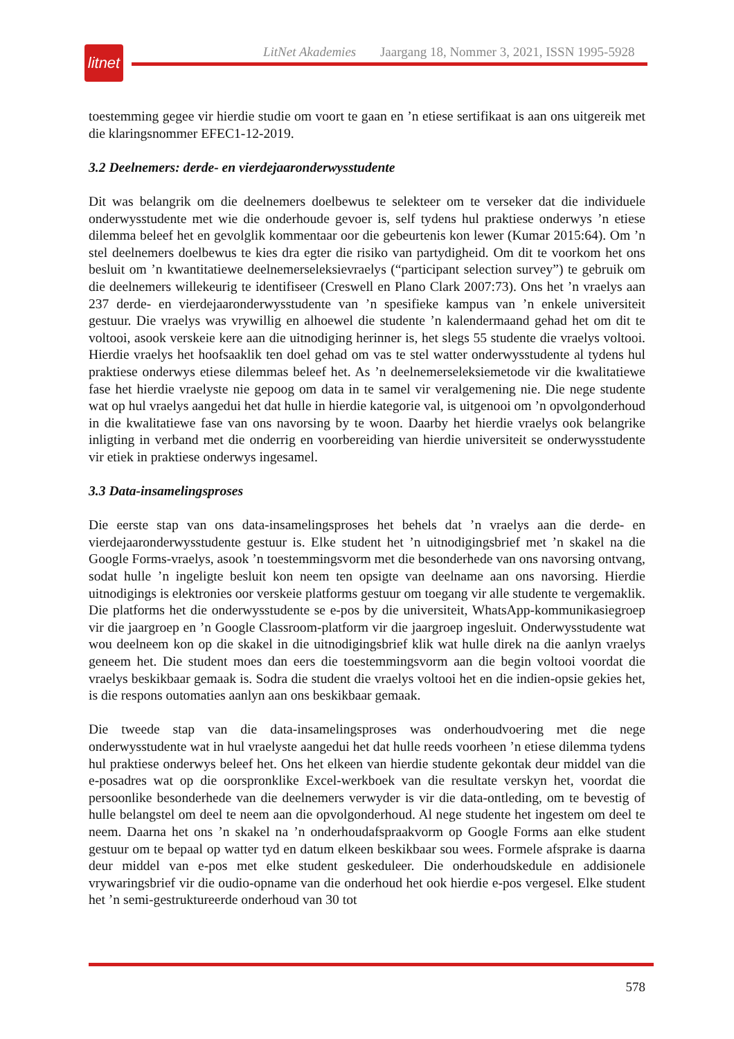litnet
LitNet Akademies Jaargang 18, Nommer 3, 2021, ISSN 1995-5928
toestemming gegee vir hierdie studie om voort te gaan en ’n etiese sertifikaat is aan ons uitgereik met die klaringsnommer EFEC1-12-2019.
3.2 Deelnemers: derde- en vierdejaaronderwysstudente
Dit was belangrik om die deelnemers doelbewus te selekteer om te verseker dat die individuele onderwysstudente met wie die onderhoude gevoer is, self tydens hul praktiese onderwys ’n etiese dilemma beleef het en gevolglik kommentaar oor die gebeurtenis kon lewer (Kumar 2015:64). Om ’n stel deelnemers doelbewus te kies dra egter die risiko van partydigheid. Om dit te voorkom het ons besluit om ’n kwantitatiewe deelnemerseleksievraelys (“participant selection survey”) te gebruik om die deelnemers willekeurig te identifiseer (Creswell en Plano Clark 2007:73). Ons het ’n vraelys aan 237 derde- en vierdejaaronderwysstudente van ’n spesifieke kampus van ’n enkele universiteit gestuur. Die vraelys was vrywillig en alhoewel die studente ’n kalendermaand gehad het om dit te voltooi, asook verskeie kere aan die uitnodiging herinner is, het slegs 55 studente die vraelys voltooi. Hierdie vraelys het hoof­saaklik ten doel gehad om vas te stel watter onderwysstudente al tydens hul praktiese onderwys etiese dilemmas beleef het. As ’n deelnemerseleksiemetode vir die kwalitatiewe fase het hierdie vraelyste nie gepoog om data in te samel vir veralgemening nie. Die nege studente wat op hul vraelys aangedui het dat hulle in hierdie kategorie val, is uitgenooi om ’n opvolgonderhoud in die kwalitatiewe fase van ons navorsing by te woon. Daarby het hierdie vraelys ook belangrike inligting in verband met die onderrig en voorbereiding van hierdie universiteit se onderwysstudente vir etiek in praktiese onderwys ingesamel.
3.3 Data-insamelingsproses
Die eerste stap van ons data-insamelingsproses het behels dat ’n vraelys aan die derde- en vierdejaaronderwysstudente gestuur is. Elke student het ’n uitnodigingsbrief met ’n skakel na die Google Forms-vraelys, asook ’n toestemmingsvorm met die besonderhede van ons navorsing ontvang, sodat hulle ’n ingeligte besluit kon neem ten opsigte van deelname aan ons navorsing. Hierdie uitnodigings is elektronies oor verskeie platforms gestuur om toegang vir alle studente te vergemaklik. Die platforms het die onderwysstudente se e-pos by die universiteit, WhatsApp-kommunikasiegroep vir die jaargroep en ’n Google Classroom-platform vir die jaargroep ingesluit. Onderwysstudente wat wou deelneem kon op die skakel in die uitnodigingsbrief klik wat hulle direk na die aanlyn vraelys geneem het. Die student moes dan eers die toestemmingsvorm aan die begin voltooi voordat die vraelys beskikbaar gemaak is. Sodra die student die vraelys voltooi het en die indien-opsie gekies het, is die respons outomaties aanlyn aan ons beskikbaar gemaak.
Die tweede stap van die data-insamelingsproses was onderhoudvoering met die nege onderwysstudente wat in hul vraelyste aangedui het dat hulle reeds voorheen ’n etiese dilemma tydens hul praktiese onderwys beleef het. Ons het elkeen van hierdie studente gekontak deur middel van die e-posadres wat op die oorspronklike Excel-werkboek van die resultate verskyn het, voordat die persoonlike besonderhede van die deelnemers verwyder is vir die data-ontleding, om te bevestig of hulle belangstel om deel te neem aan die opvolgonderhoud. Al nege studente het ingestem om deel te neem. Daarna het ons ’n skakel na ’n onderhoudafspraakvorm op Google Forms aan elke student gestuur om te bepaal op watter tyd en datum elkeen beskikbaar sou wees. Formele afsprake is daarna deur middel van e-pos met elke student geskeduleer. Die onderhoudskedule en addisionele vrywaringsbrief vir die oudio-opname van die onderhoud het ook hierdie e-pos vergesel. Elke student het ’n semi-gestruktureerde onderhoud van 30 tot
578